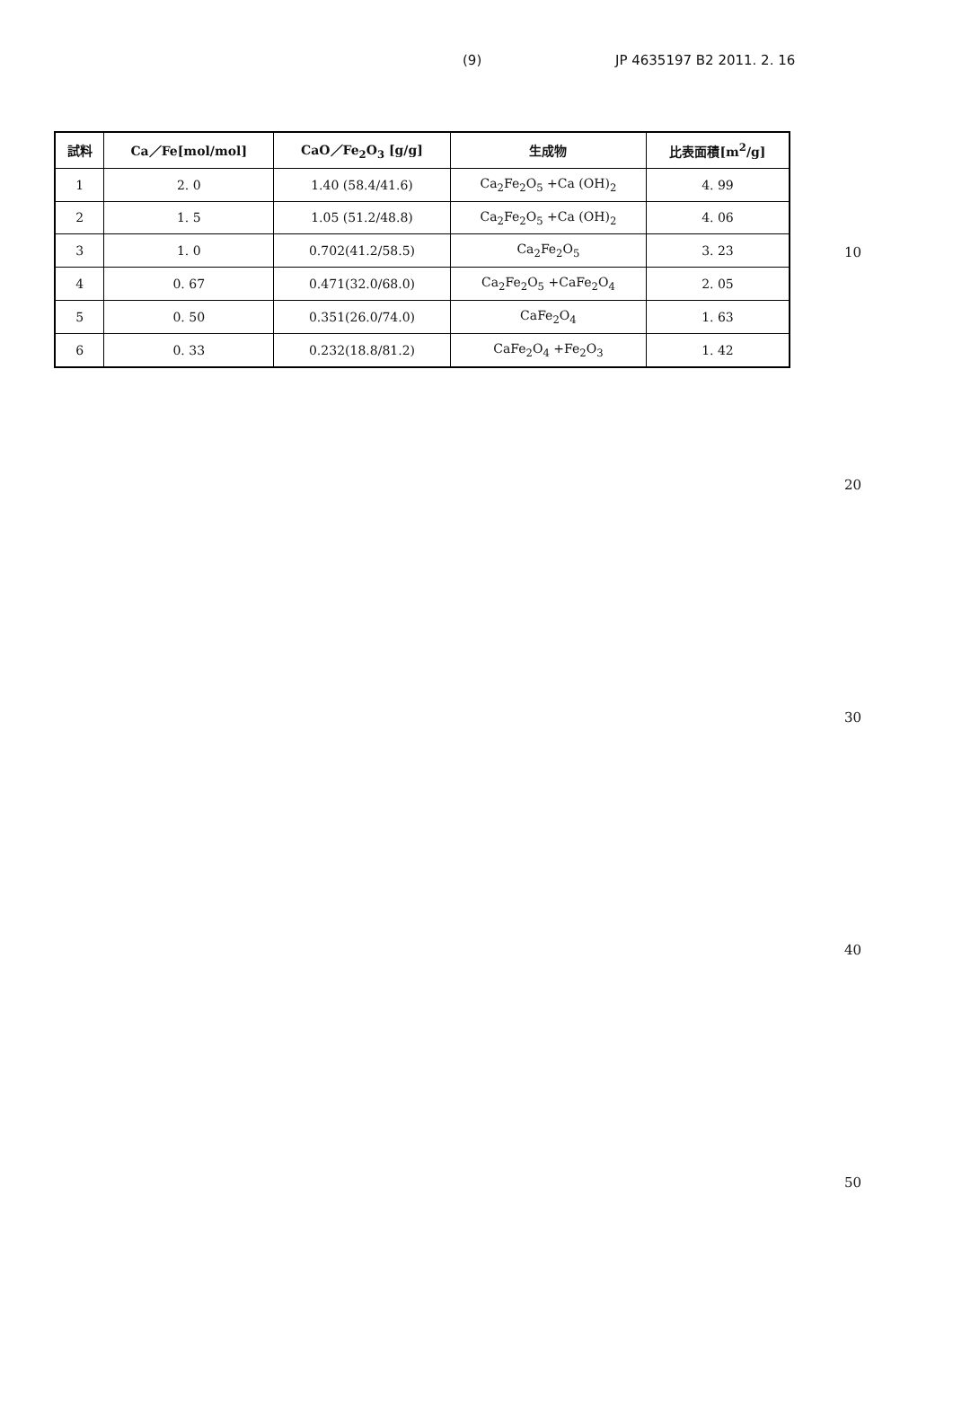(9) JP 4635197 B2 2011. 2. 16
| 試料 | Ca／Fe[mol/mol] | CaO／Fe<sub>2</sub>O<sub>3</sub> [g/g] | 生成物 | 比表面積[m<sup>2</sup>/g] |
| --- | --- | --- | --- | --- |
| 1 | 2. 0 | 1.40 (58.4/41.6) | Ca<sub>2</sub>Fe<sub>2</sub>O<sub>5</sub> +Ca (OH)<sub>2</sub> | 4. 99 |
| 2 | 1. 5 | 1.05 (51.2/48.8) | Ca<sub>2</sub>Fe<sub>2</sub>O<sub>5</sub> +Ca (OH)<sub>2</sub> | 4. 06 |
| 3 | 1. 0 | 0.702(41.2/58.5) | Ca<sub>2</sub>Fe<sub>2</sub>O<sub>5</sub> | 3. 23 |
| 4 | 0. 67 | 0.471(32.0/68.0) | Ca<sub>2</sub>Fe<sub>2</sub>O<sub>5</sub> +CaFe<sub>2</sub>O<sub>4</sub> | 2. 05 |
| 5 | 0. 50 | 0.351(26.0/74.0) | CaFe<sub>2</sub>O<sub>4</sub> | 1. 63 |
| 6 | 0. 33 | 0.232(18.8/81.2) | CaFe<sub>2</sub>O<sub>4</sub> +Fe<sub>2</sub>O<sub>3</sub> | 1. 42 |
10
20
30
40
50